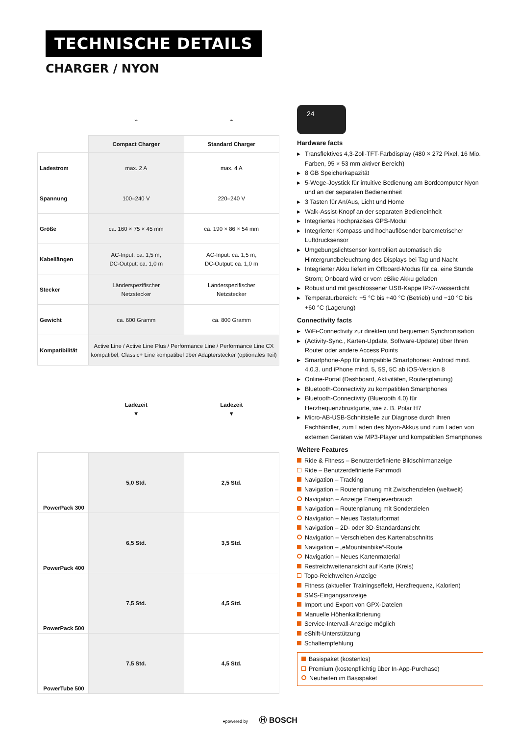TECHNISCHE DETAILS
CHARGER / NYON
| | ⌁ | ⌁ |
| | Compact Charger | Standard Charger |
| Ladestrom | max. 2 A | max. 4 A |
| Spannung | 100–240 V | 220–240 V |
| Größe | ca. 160 × 75 × 45 mm | ca. 190 × 86 × 54 mm |
| Kabellängen | AC-Input: ca. 1,5 m, DC-Output: ca. 1,0 m | AC-Input: ca. 1,5 m, DC-Output: ca. 1,0 m |
| Stecker | Länderspezifischer Netzstecker | Länderspezifischer Netzstecker |
| Gewicht | ca. 600 Gramm | ca. 800 Gramm |
| Kompatibilität | Active Line / Active Line Plus / Performance Line / Performance Line CX kompatibel, Classic+ Line kompatibel über Adapterstecker (optionales Teil) | |
| | Ladezeit ▼ | Ladezeit ▼ |
| PowerPack 300 | 5,0 Std. | 2,5 Std. |
| PowerPack 400 | 6,5 Std. | 3,5 Std. |
| PowerPack 500 | 7,5 Std. | 4,5 Std. |
| PowerTube 500 | 7,5 Std. | 4,5 Std. |
24
Hardware facts
Transflektives 4,3-Zoll-TFT-Farbdisplay (480 × 272 Pixel, 16 Mio. Farben, 95 × 53 mm aktiver Bereich)
8 GB Speicherkapazität
5-Wege-Joystick für intuitive Bedienung am Bordcomputer Nyon und an der separaten Bedieneinheit
3 Tasten für An/Aus, Licht und Home
Walk-Assist-Knopf an der separaten Bedieneinheit
Integriertes hochpräzises GPS-Modul
Integrierter Kompass und hochauflösender barometrischer Luftdrucksensor
Umgebungslichtsensor kontrolliert automatisch die Hintergrundbeleuchtung des Displays bei Tag und Nacht
Integrierter Akku liefert im Offboard-Modus für ca. eine Stunde Strom; Onboard wird er vom eBike Akku geladen
Robust und mit geschlossener USB-Kappe IPx7-wasserdicht
Temperaturbereich: −5 °C bis +40 °C (Betrieb) und −10 °C bis +60 °C (Lagerung)
Connectivity facts
WiFi-Connectivity zur direkten und bequemen Synchronisation
(Activity-Sync., Karten-Update, Software-Update) über Ihren Router oder andere Access Points
Smartphone-App für kompatible Smartphones: Android mind. 4.0.3. und iPhone mind. 5, 5S, 5C ab iOS-Version 8
Online-Portal (Dashboard, Aktivitäten, Routenplanung)
Bluetooth-Connectivity zu kompatiblen Smartphones
Bluetooth-Connectivity (Bluetooth 4.0) für Herzfrequenzbrustgurte, wie z. B. Polar H7
Micro-AB-USB-Schnittstelle zur Diagnose durch Ihren Fachhändler, zum Laden des Nyon-Akkus und zum Laden von externen Geräten wie MP3-Player und kompatiblen Smartphones
Weitere Features
Ride & Fitness – Benutzerdefinierte Bildschirmanzeige
Ride – Benutzerdefinierte Fahrmodi
Navigation – Tracking
Navigation – Routenplanung mit Zwischenzielen (weltweit)
Navigation – Anzeige Energieverbrauch
Navigation – Routenplanung mit Sonderzielen
Navigation – Neues Tastaturformat
Navigation – 2D- oder 3D-Standardansicht
Navigation – Verschieben des Kartenabschnitts
Navigation – „eMountainbike“-Route
Navigation – Neues Kartenmaterial
Restreichweitenansicht auf Karte (Kreis)
Topo-Reichweiten Anzeige
Fitness (aktueller Trainingseffekt, Herzfrequenz, Kalorien)
SMS-Eingangsanzeige
Import und Export von GPX-Dateien
Manuelle Höhenkalibrierung
Service-Intervall-Anzeige möglich
eShift-Unterstützung
Schaltempfehlung
Basispaket (kostenlos)
Premium (kostenpflichtig über In-App-Purchase)
Neuheiten im Basispaket
●powered by Ⓗ BOSCH